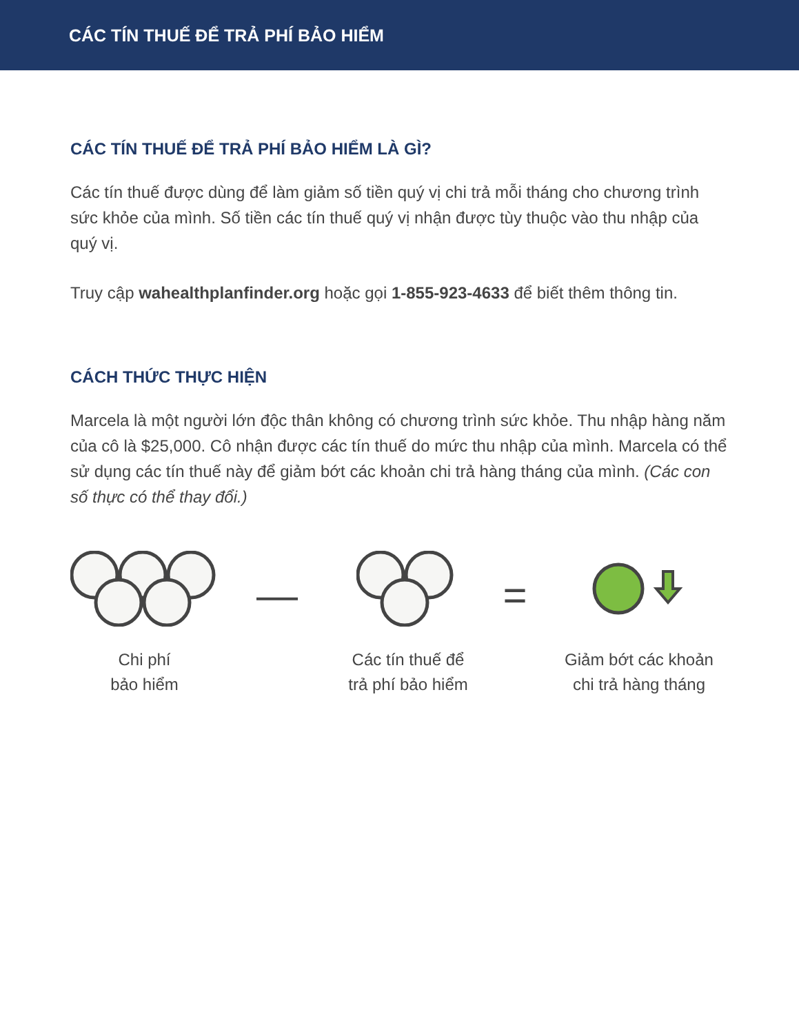CÁC TÍN THUẾ ĐỂ TRẢ PHÍ BẢO HIỂM
CÁC TÍN THUẾ ĐỂ TRẢ PHÍ BẢO HIỂM LÀ GÌ?
Các tín thuế được dùng để làm giảm số tiền quý vị chi trả mỗi tháng cho chương trình sức khỏe của mình. Số tiền các tín thuế quý vị nhận được tùy thuộc vào thu nhập của quý vị.
Truy cập wahealthplanfinder.org hoặc gọi 1-855-923-4633 để biết thêm thông tin.
CÁCH THỨC THỰC HIỆN
Marcela là một người lớn độc thân không có chương trình sức khỏe. Thu nhập hàng năm của cô là $25,000. Cô nhận được các tín thuế do mức thu nhập của mình. Marcela có thể sử dụng các tín thuế này để giảm bớt các khoản chi trả hàng tháng của mình. (Các con số thực có thể thay đổi.)
Chi phí
bảo hiểm
—
Các tín thuế để
trả phí bảo hiểm
=
Giảm bớt các khoản
chi trả hàng tháng